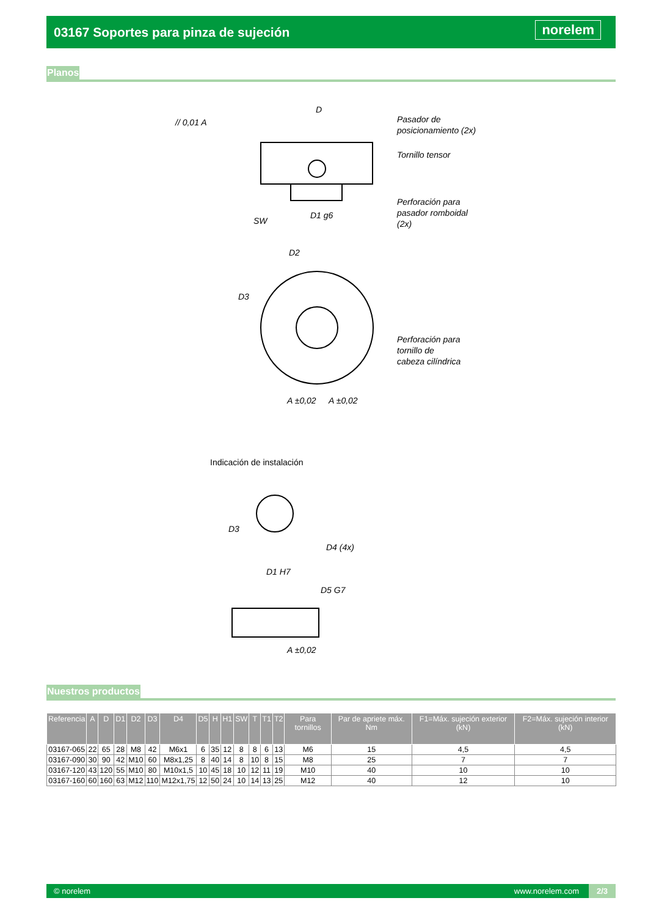03167 Soportes para pinza de sujeción
norelem
Planos
D
Pasador de
posicionamiento (2x)
Tornillo tensor
Perforación para
pasador romboidal
(2x)
SW
D1 g6
// 0,01 A
D2
D3
Perforación para
tornillo de
cabeza cilíndrica
A ±0,02
A ±0,02
Indicación de instalación
D3
D4 (4x)
D1 H7
D5 G7
A ±0,02
Nuestros productos
| Referencia | A | D | D1 | D2 | D3 | D4 | D5 | H | H1 | SW | T | T1 | T2 | Para tornillos | Par de apriete máx. Nm | F1=Máx. sujeción exterior (kN) | F2=Máx. sujeción interior (kN) |
| --- | --- | --- | --- | --- | --- | --- | --- | --- | --- | --- | --- | --- | --- | --- | --- | --- | --- |
| 03167-065 | 22 | 65 | 28 | M8 | 42 | M6x1 | 6 | 35 | 12 | 8 | 8 | 6 | 13 | M6 | 15 | 4,5 | 4,5 |
| 03167-090 | 30 | 90 | 42 | M10 | 60 | M8x1,25 | 8 | 40 | 14 | 8 | 10 | 8 | 15 | M8 | 25 | 7 | 7 |
| 03167-120 | 43 | 120 | 55 | M10 | 80 | M10x1,5 | 10 | 45 | 18 | 10 | 12 | 11 | 19 | M10 | 40 | 10 | 10 |
| 03167-160 | 60 | 160 | 63 | M12 | 110 | M12x1,75 | 12 | 50 | 24 | 10 | 14 | 13 | 25 | M12 | 40 | 12 | 10 |
© norelem www.norelem.com 2/3